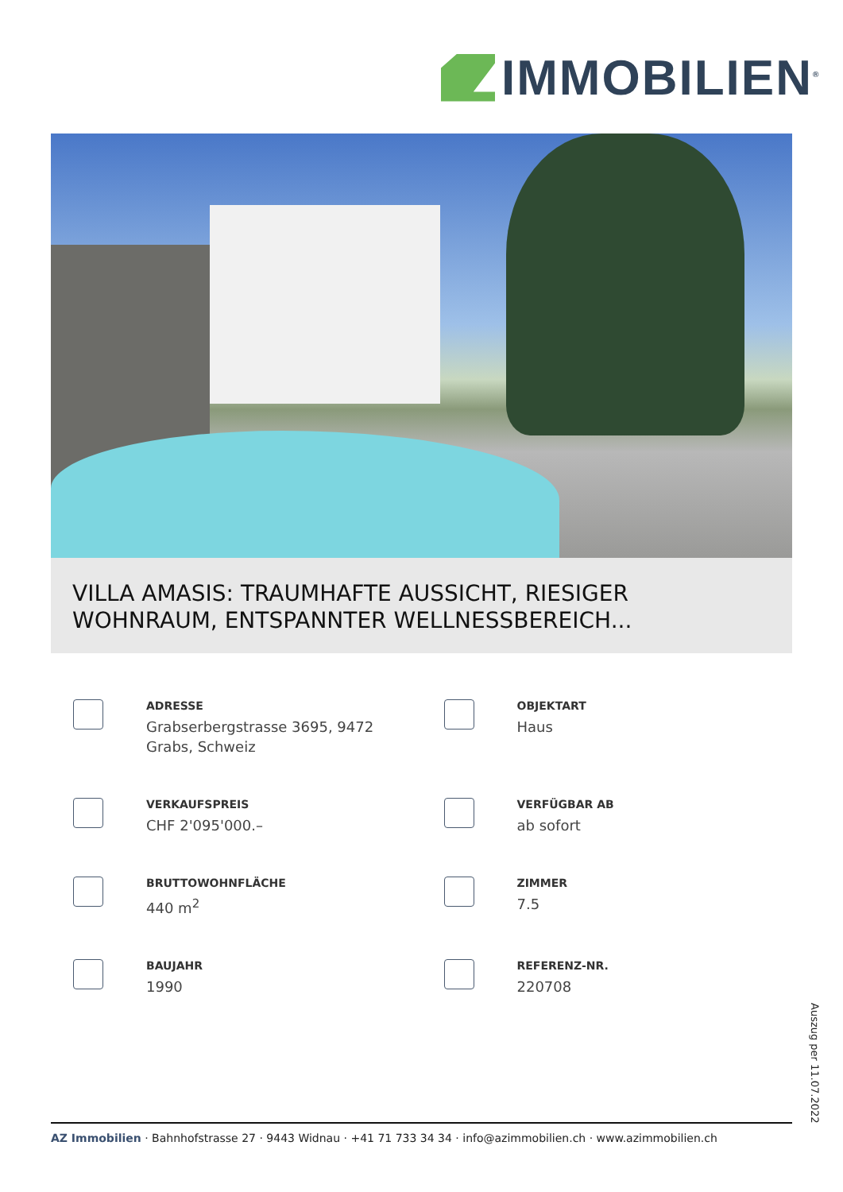IMMOBILIEN<sup>®</sup>
VILLA AMASIS: TRAUMHAFTE AUSSICHT, RIESIGER WOHNRAUM, ENTSPANNTER WELLNESSBEREICH...
ADRESSE
Grabserbergstrasse 3695, 9472
Grabs, Schweiz
OBJEKTART
Haus
VERKAUFSPREIS
CHF 2'095'000.–
VERFÜGBAR AB
ab sofort
BRUTTOWOHNFLÄCHE
440 m<sup>2</sup>
ZIMMER
7.5
BAUJAHR
1990
REFERENZ-NR.
220708
Auszug per 11.07.2022
AZ Immobilien · Bahnhofstrasse 27 · 9443 Widnau · +41 71 733 34 34 · info@azimmobilien.ch · www.azimmobilien.ch